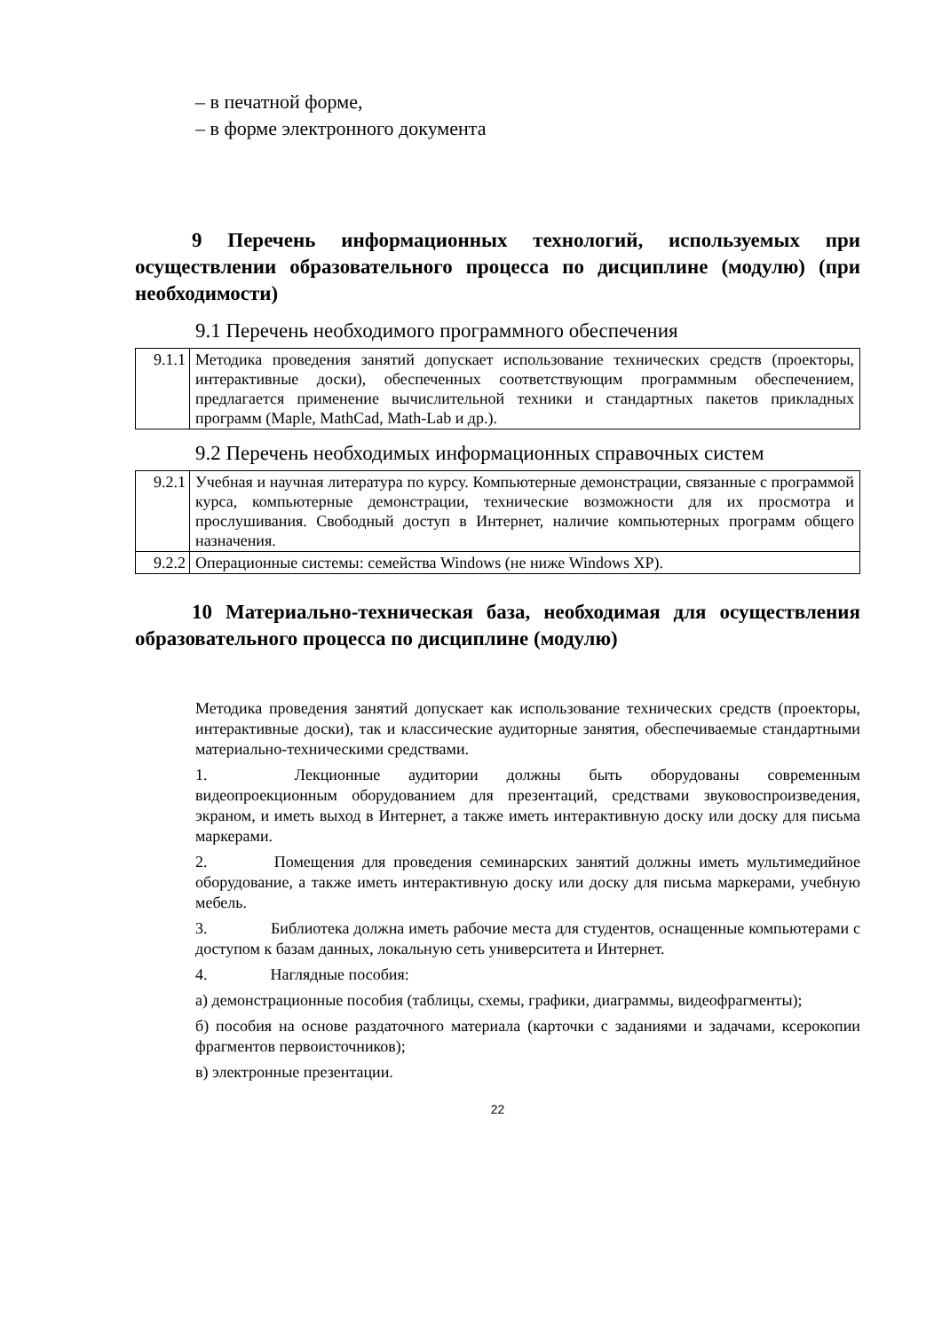– в печатной форме,
– в форме электронного документа
9 Перечень информационных технологий, используемых при осуществлении образовательного процесса по дисциплине (модулю) (при необходимости)
9.1 Перечень необходимого программного обеспечения
| 9.1.1 | Методика проведения занятий допускает использование технических средств (проекторы, интерактивные доски), обеспеченных соответствующим программным обеспечением, предлагается применение вычислительной техники и стандартных пакетов прикладных программ (Maple, MathCad, Math-Lab и др.). |
9.2 Перечень необходимых информационных справочных систем
| 9.2.1 | Учебная и научная литература по курсу. Компьютерные демонстрации, связанные с программой курса, компьютерные демонстрации, технические возможности для их просмотра и прослушивания. Свободный доступ в Интернет, наличие компьютерных программ общего назначения. |
| 9.2.2 | Операционные системы: семейства Windows (не ниже Windows XP). |
10 Материально-техническая база, необходимая для осуществления образовательного процесса по дисциплине (модулю)
Методика проведения занятий допускает как использование технических средств (проекторы, интерактивные доски), так и классические аудиторные занятия, обеспечиваемые стандартными материально-техническими средствами.
1. Лекционные аудитории должны быть оборудованы современным видеопроекционным оборудованием для презентаций, средствами звуковоспроизведения, экраном, и иметь выход в Интернет, а также иметь интерактивную доску или доску для письма маркерами.
2. Помещения для проведения семинарских занятий должны иметь мультимедийное оборудование, а также иметь интерактивную доску или доску для письма маркерами, учебную мебель.
3. Библиотека должна иметь рабочие места для студентов, оснащенные компьютерами с доступом к базам данных, локальную сеть университета и Интернет.
4. Наглядные пособия:
а) демонстрационные пособия (таблицы, схемы, графики, диаграммы, видеофрагменты);
б) пособия на основе раздаточного материала (карточки с заданиями и задачами, ксерокопии фрагментов первоисточников);
в) электронные презентации.
22